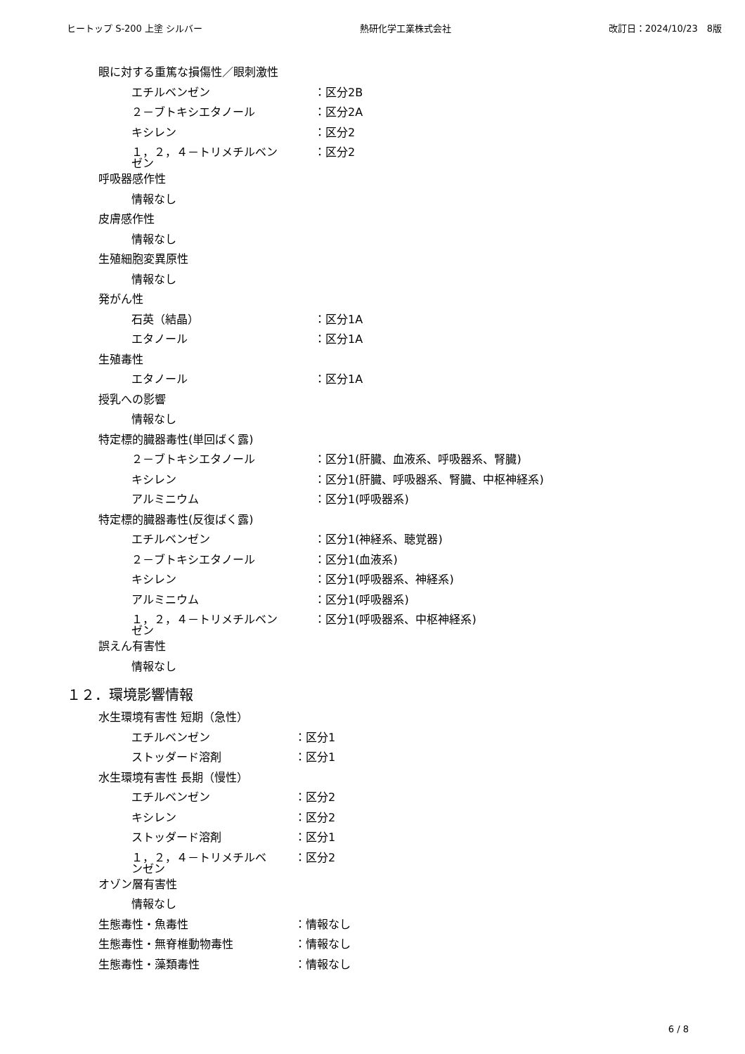ヒートップ S-200 上塗 シルバー 熱研化学工業株式会社 改訂日：2024/10/23　8版
眼に対する重篤な損傷性／眼刺激性
エチルベンゼン ：区分2B
２－ブトキシエタノール ：区分2A
キシレン ：区分2
１，２，４－トリメチルベン
ゼン ：区分2
呼吸器感作性
情報なし
皮膚感作性
情報なし
生殖細胞変異原性
情報なし
発がん性
石英（結晶） ：区分1A
エタノール ：区分1A
生殖毒性
エタノール ：区分1A
授乳への影響
情報なし
特定標的臓器毒性(単回ばく露)
２－ブトキシエタノール ：区分1(肝臓、血液系、呼吸器系、腎臓)
キシレン ：区分1(肝臓、呼吸器系、腎臓、中枢神経系)
アルミニウム ：区分1(呼吸器系)
特定標的臓器毒性(反復ばく露)
エチルベンゼン ：区分1(神経系、聴覚器)
２－ブトキシエタノール ：区分1(血液系)
キシレン ：区分1(呼吸器系、神経系)
アルミニウム ：区分1(呼吸器系)
１，２，４－トリメチルベン
ゼン ：区分1(呼吸器系、中枢神経系)
誤えん有害性
情報なし
１２．環境影響情報
水生環境有害性 短期（急性）
エチルベンゼン ：区分1
ストッダード溶剤 ：区分1
水生環境有害性 長期（慢性）
エチルベンゼン ：区分2
キシレン ：区分2
ストッダード溶剤 ：区分1
１，２，４－トリメチルベ
ンゼン ：区分2
オゾン層有害性
情報なし
生態毒性・魚毒性 ：情報なし
生態毒性・無脊椎動物毒性 ：情報なし
生態毒性・藻類毒性 ：情報なし
6 / 8